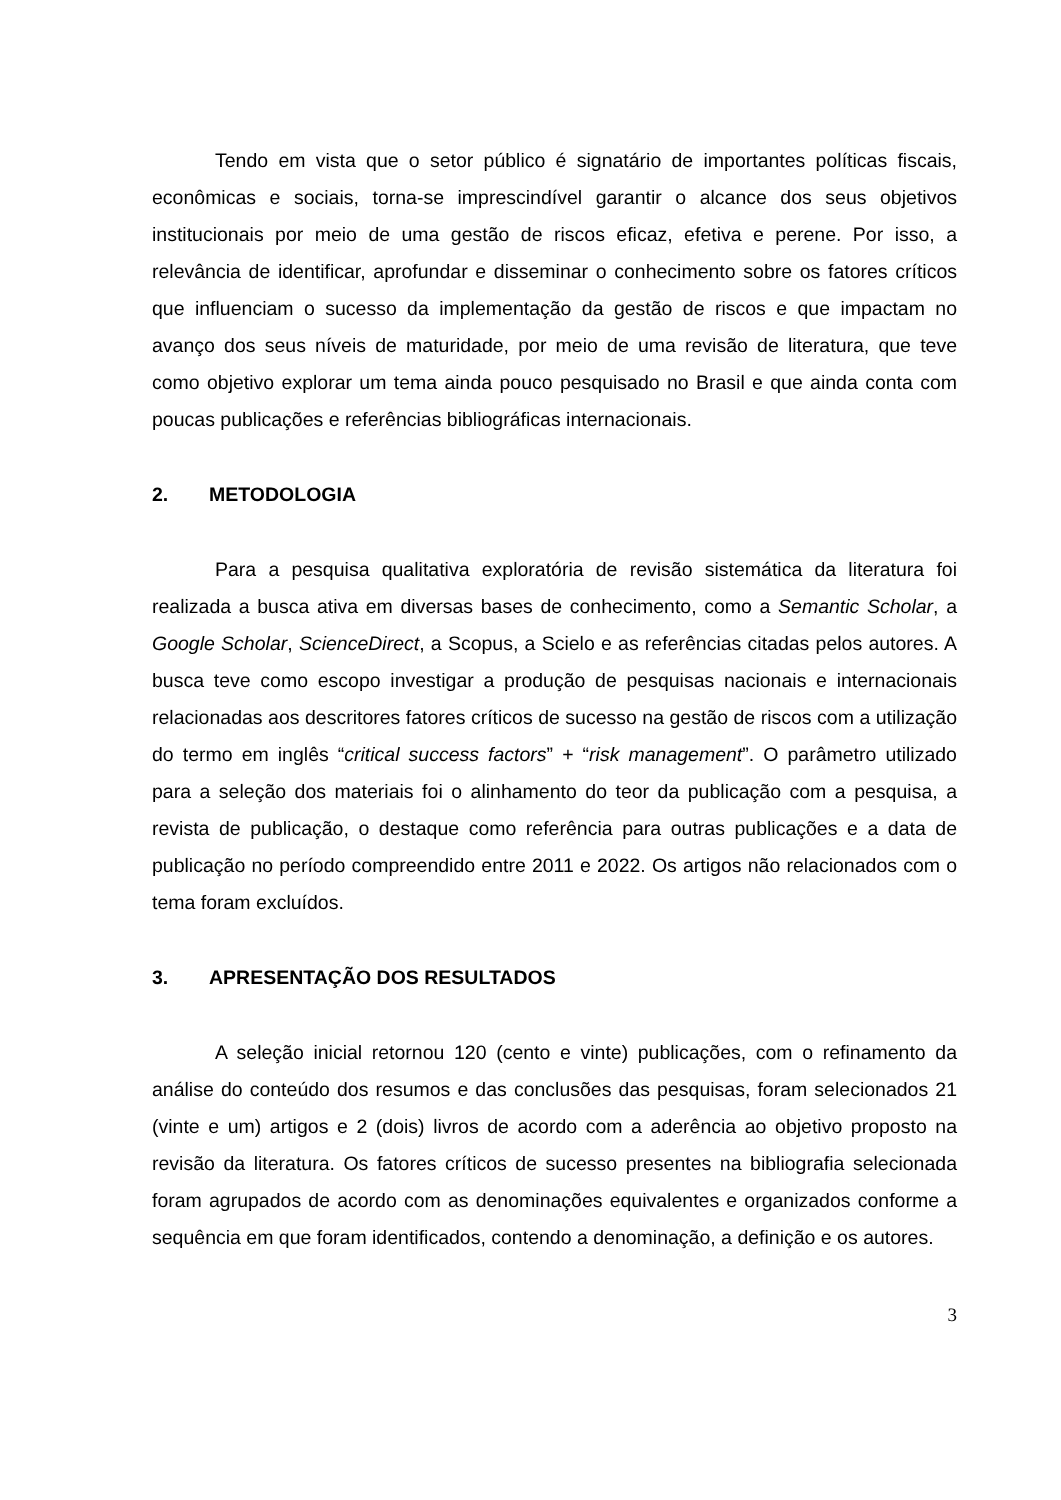Tendo em vista que o setor público é signatário de importantes políticas fiscais, econômicas e sociais, torna-se imprescindível garantir o alcance dos seus objetivos institucionais por meio de uma gestão de riscos eficaz, efetiva e perene. Por isso, a relevância de identificar, aprofundar e disseminar o conhecimento sobre os fatores críticos que influenciam o sucesso da implementação da gestão de riscos e que impactam no avanço dos seus níveis de maturidade, por meio de uma revisão de literatura, que teve como objetivo explorar um tema ainda pouco pesquisado no Brasil e que ainda conta com poucas publicações e referências bibliográficas internacionais.
2. METODOLOGIA
Para a pesquisa qualitativa exploratória de revisão sistemática da literatura foi realizada a busca ativa em diversas bases de conhecimento, como a Semantic Scholar, a Google Scholar, ScienceDirect, a Scopus, a Scielo e as referências citadas pelos autores. A busca teve como escopo investigar a produção de pesquisas nacionais e internacionais relacionadas aos descritores fatores críticos de sucesso na gestão de riscos com a utilização do termo em inglês “critical success factors” + “risk management”. O parâmetro utilizado para a seleção dos materiais foi o alinhamento do teor da publicação com a pesquisa, a revista de publicação, o destaque como referência para outras publicações e a data de publicação no período compreendido entre 2011 e 2022. Os artigos não relacionados com o tema foram excluídos.
3. APRESENTAÇÃO DOS RESULTADOS
A seleção inicial retornou 120 (cento e vinte) publicações, com o refinamento da análise do conteúdo dos resumos e das conclusões das pesquisas, foram selecionados 21 (vinte e um) artigos e 2 (dois) livros de acordo com a aderência ao objetivo proposto na revisão da literatura. Os fatores críticos de sucesso presentes na bibliografia selecionada foram agrupados de acordo com as denominações equivalentes e organizados conforme a sequência em que foram identificados, contendo a denominação, a definição e os autores.
3